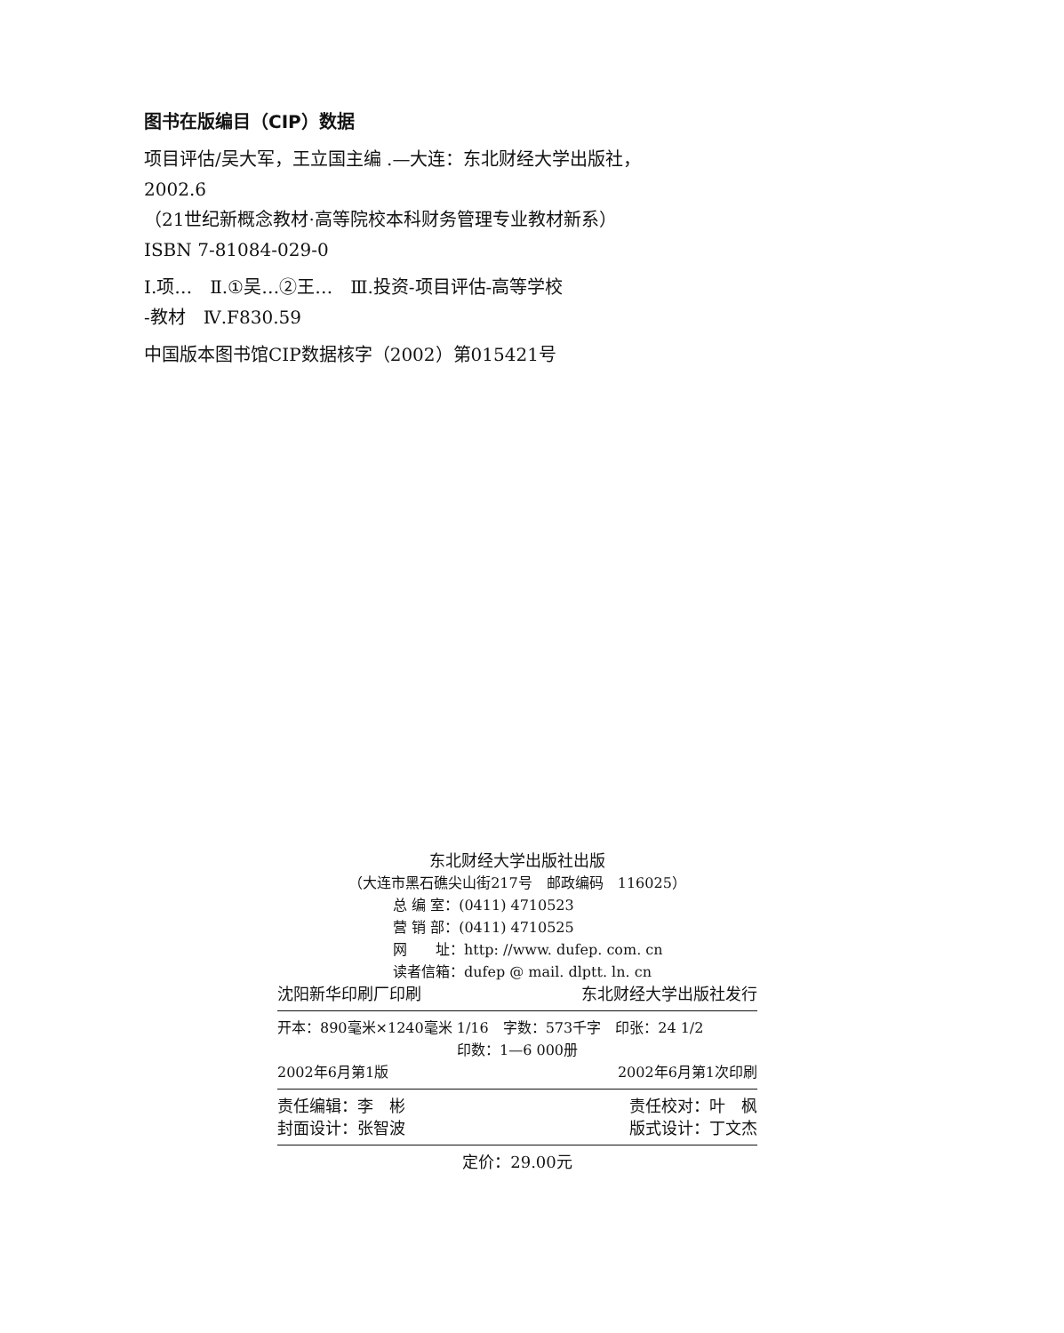图书在版编目（CIP）数据
项目评估/吴大军，王立国主编 .—大连：东北财经大学出版社，
2002.6
（21世纪新概念教材·高等院校本科财务管理专业教材新系）
ISBN 7-81084-029-0
Ⅰ.项…　Ⅱ.①吴…②王…　Ⅲ.投资-项目评估-高等学校
-教材　Ⅳ.F830.59
中国版本图书馆CIP数据核字（2002）第015421号
东北财经大学出版社出版
（大连市黑石礁尖山街217号　邮政编码　116025）
总 编 室：(0411) 4710523
营 销 部：(0411) 4710525
网　　址：http: //www. dufep. com. cn
读者信箱：dufep @ mail. dlptt. ln. cn
沈阳新华印刷厂印刷 东北财经大学出版社发行
开本：890毫米×1240毫米 1/16　字数：573千字　印张：24 1/2
印数：1—6 000册
2002年6月第1版 2002年6月第1次印刷
责任编辑：李　彬 责任校对：叶　枫
封面设计：张智波 版式设计：丁文杰
定价：29.00元